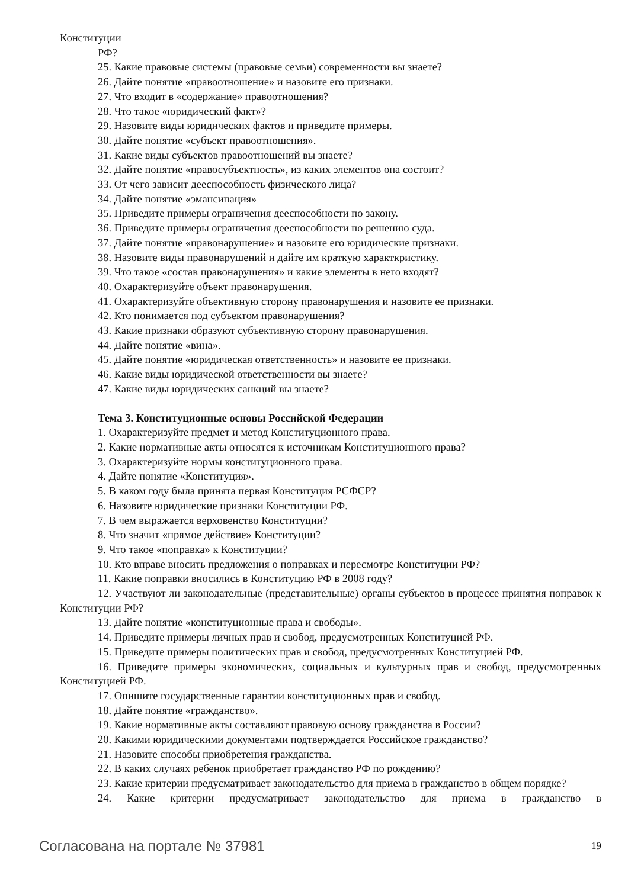Конституции
РФ?
25. Какие правовые системы (правовые семьи) современности вы знаете?
26. Дайте понятие «правоотношение» и назовите его признаки.
27. Что входит в «содержание» правоотношения?
28. Что такое «юридический факт»?
29. Назовите виды юридических фактов и приведите примеры.
30. Дайте понятие «субъект правоотношения».
31. Какие виды субъектов правоотношений вы знаете?
32. Дайте понятие «правосубъектность», из каких элементов она состоит?
33. От чего зависит дееспособность физического лица?
34. Дайте понятие «эмансипация»
35. Приведите примеры ограничения дееспособности по закону.
36. Приведите примеры ограничения дееспособности по решению суда.
37. Дайте понятие «правонарушение» и назовите его юридические признаки.
38. Назовите виды правонарушений и дайте им краткую характкристику.
39. Что такое «состав правонарушения» и какие элементы в него входят?
40. Охарактеризуйте объект правонарушения.
41. Охарактеризуйте объективную сторону правонарушения и назовите ее признаки.
42. Кто понимается под субъектом правонарушения?
43. Какие признаки образуют субъективную сторону правонарушения.
44. Дайте понятие «вина».
45. Дайте понятие «юридическая ответственность» и назовите ее признаки.
46. Какие виды юридической ответственности вы знаете?
47. Какие виды юридических санкций вы знаете?
Тема 3. Конституционные основы Российской Федерации
1. Охарактеризуйте предмет и метод Конституционного права.
2. Какие нормативные акты относятся к источникам Конституционного права?
3. Охарактеризуйте нормы конституционного права.
4. Дайте понятие «Конституция».
5. В каком году была принята первая Конституция РСФСР?
6. Назовите юридические признаки Конституции РФ.
7. В чем выражается верховенство Конституции?
8. Что значит «прямое действие» Конституции?
9. Что такое «поправка» к Конституции?
10. Кто вправе вносить предложения о поправках и пересмотре Конституции РФ?
11. Какие поправки вносились в Конституцию РФ в 2008 году?
12. Участвуют ли законодательные (представительные) органы субъектов в процессе принятия поправок к Конституции РФ?
13. Дайте понятие «конституционные права и свободы».
14. Приведите примеры личных прав и свобод, предусмотренных Конституцией РФ.
15. Приведите примеры политических прав и свобод, предусмотренных Конституцией РФ.
16. Приведите примеры экономических, социальных и культурных прав и свобод, предусмотренных Конституцией РФ.
17. Опишите государственные гарантии конституционных прав и свобод.
18. Дайте понятие «гражданство».
19. Какие нормативные акты составляют правовую основу гражданства в России?
20. Какими юридическими документами подтверждается Российское гражданство?
21. Назовите способы приобретения гражданства.
22. В каких случаях ребенок приобретает гражданство РФ по рождению?
23. Какие критерии предусматривает законодательство для приема в гражданство в общем порядке?
24. Какие критерии предусматривает законодательство для приема в гражданство в
Согласована на портале № 37981 19